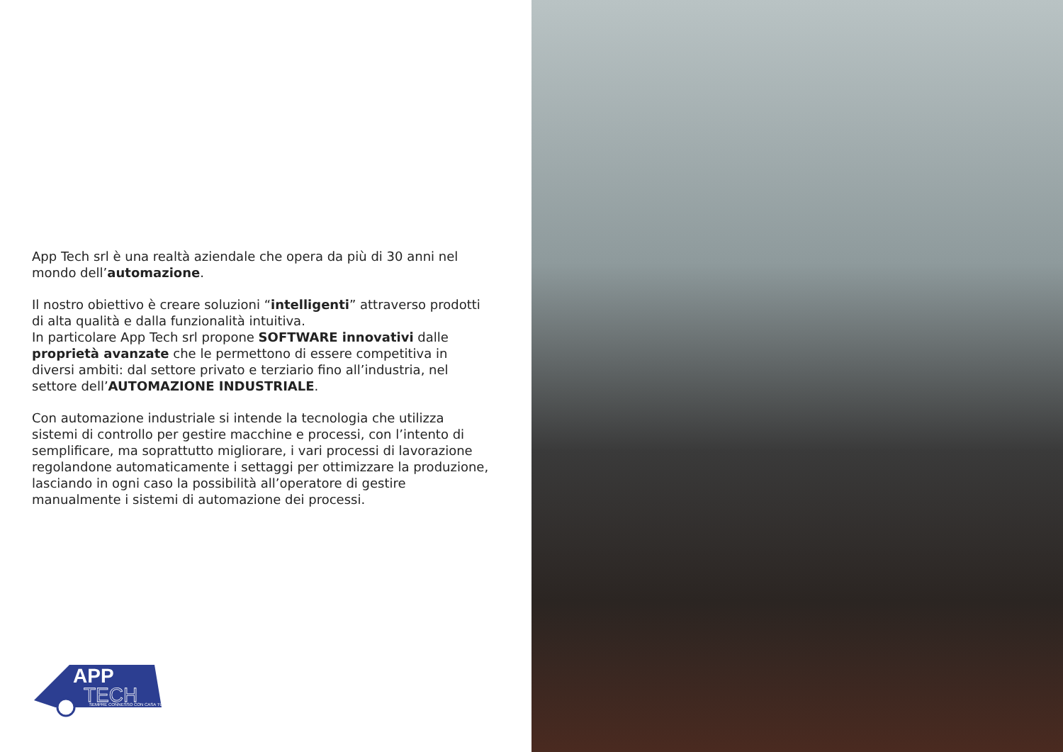App Tech srl è una realtà aziendale che opera da più di 30 anni nel mondo dell’automazione.
Il nostro obiettivo è creare soluzioni “intelligenti” attraverso prodotti di alta qualità e dalla funzionalità intuitiva.
In particolare App Tech srl propone SOFTWARE innovativi dalle proprietà avanzate che le permettono di essere competitiva in diversi ambiti: dal settore privato e terziario fino all’industria, nel settore dell’AUTOMAZIONE INDUSTRIALE.
Con automazione industriale si intende la tecnologia che utilizza sistemi di controllo per gestire macchine e processi, con l’intento di semplificare, ma soprattutto migliorare, i vari processi di lavorazione regolandone automaticamente i settaggi per ottimizzare la produzione, lasciando in ogni caso la possibilità all’operatore di gestire manualmente i sistemi di automazione dei processi.
APP
TECH
SEMPRE CONNESSO CON CASA TUA